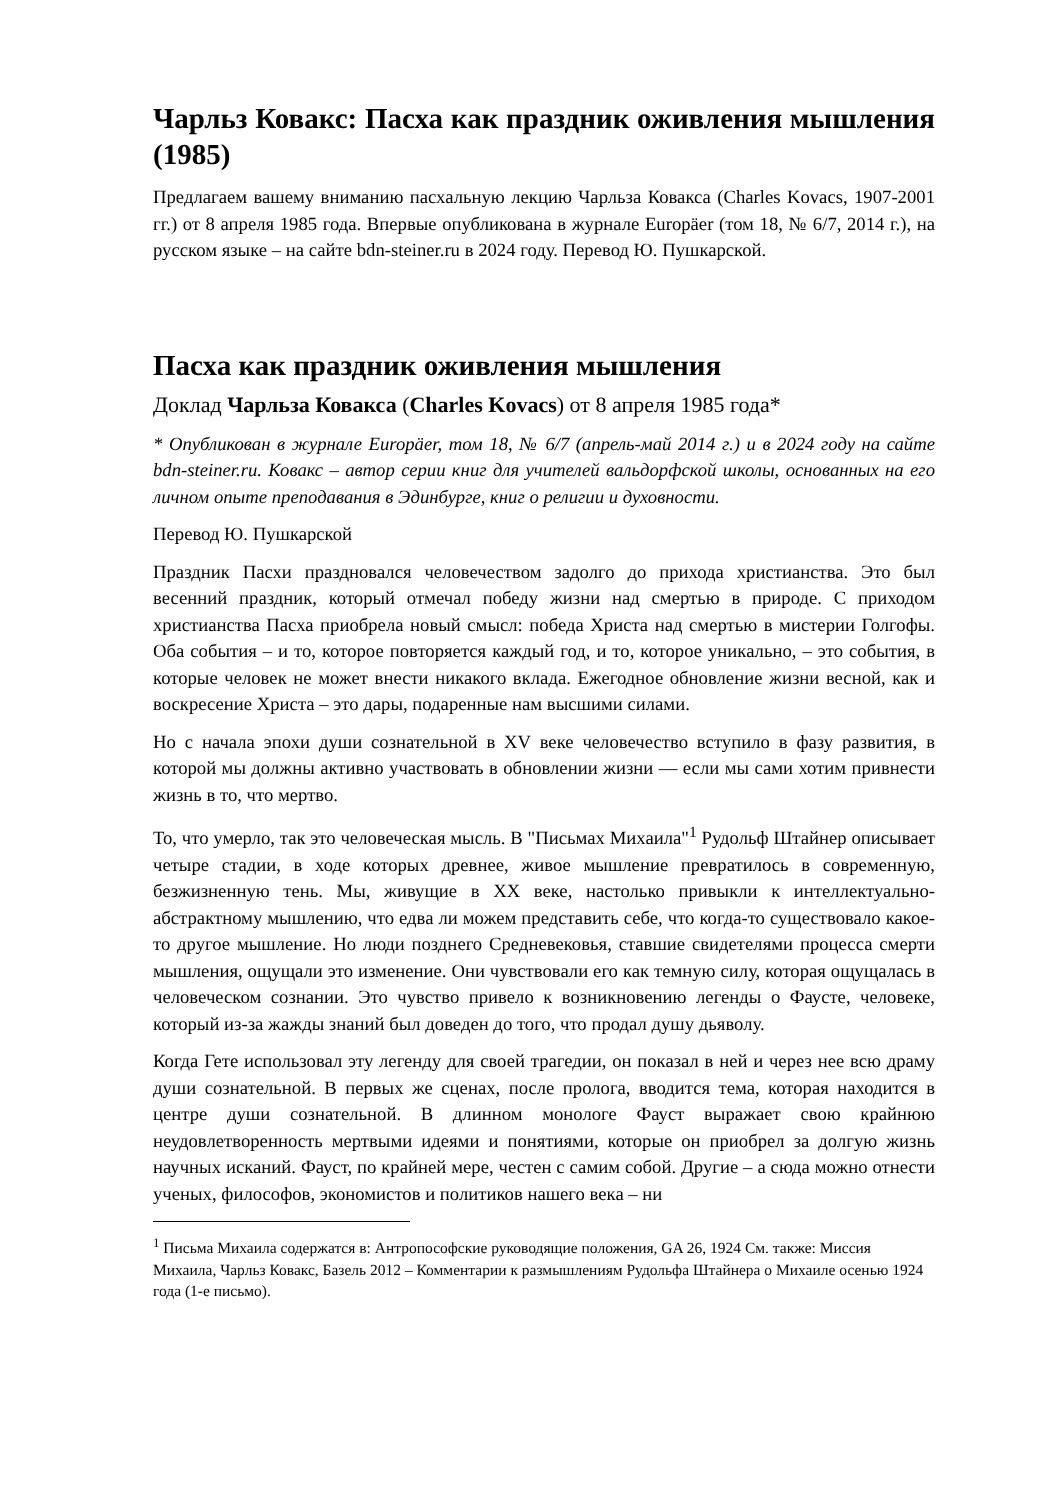Чарльз Ковакс: Пасха как праздник оживления мышления (1985)
Предлагаем вашему вниманию пасхальную лекцию Чарльза Ковакса (Charles Kovacs, 1907-2001 гг.) от 8 апреля 1985 года. Впервые опубликована в журнале Europäer (том 18, № 6/7, 2014 г.), на русском языке – на сайте bdn-steiner.ru в 2024 году. Перевод Ю. Пушкарской.
Пасха как праздник оживления мышления
Доклад Чарльза Ковакса (Charles Kovacs) от 8 апреля 1985 года*
* Опубликован в журнале Europäer, том 18, № 6/7 (апрель-май 2014 г.) и в 2024 году на сайте bdn-steiner.ru. Ковакс – автор серии книг для учителей вальдорфской школы, основанных на его личном опыте преподавания в Эдинбурге, книг о религии и духовности.
Перевод Ю. Пушкарской
Праздник Пасхи праздновался человечеством задолго до прихода христианства. Это был весенний праздник, который отмечал победу жизни над смертью в природе. С приходом христианства Пасха приобрела новый смысл: победа Христа над смертью в мистерии Голгофы. Оба события – и то, которое повторяется каждый год, и то, которое уникально, – это события, в которые человек не может внести никакого вклада. Ежегодное обновление жизни весной, как и воскресение Христа – это дары, подаренные нам высшими силами.
Но с начала эпохи души сознательной в XV веке человечество вступило в фазу развития, в которой мы должны активно участвовать в обновлении жизни — если мы сами хотим привнести жизнь в то, что мертво.
То, что умерло, так это человеческая мысль. В "Письмах Михаила"<sup>1</sup> Рудольф Штайнер описывает четыре стадии, в ходе которых древнее, живое мышление превратилось в современную, безжизненную тень. Мы, живущие в XX веке, настолько привыкли к интеллектуально-абстрактному мышлению, что едва ли можем представить себе, что когда-то существовало какое-то другое мышление. Но люди позднего Средневековья, ставшие свидетелями процесса смерти мышления, ощущали это изменение. Они чувствовали его как темную силу, которая ощущалась в человеческом сознании. Это чувство привело к возникновению легенды о Фаусте, человеке, который из-за жажды знаний был доведен до того, что продал душу дьяволу.
Когда Гете использовал эту легенду для своей трагедии, он показал в ней и через нее всю драму души сознательной. В первых же сценах, после пролога, вводится тема, которая находится в центре души сознательной. В длинном монологе Фауст выражает свою крайнюю неудовлетворенность мертвыми идеями и понятиями, которые он приобрел за долгую жизнь научных исканий. Фауст, по крайней мере, честен с самим собой. Другие – а сюда можно отнести ученых, философов, экономистов и политиков нашего века – ни
<sup>1</sup> Письма Михаила содержатся в: Антропософские руководящие положения, GA 26, 1924 См. также: Миссия Михаила, Чарльз Ковакс, Базель 2012 – Комментарии к размышлениям Рудольфа Штайнера о Михаиле осенью 1924 года (1-е письмо).